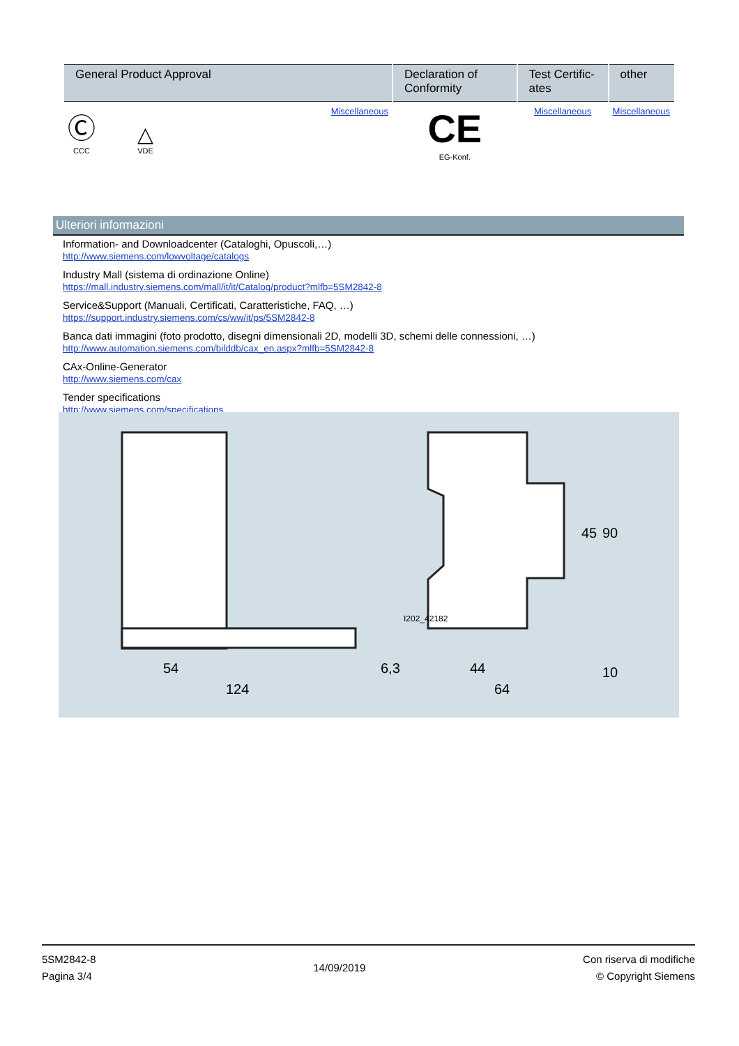| General Product Approval | Declaration of Conformity | Test Certific-ates | other |
| --- | --- | --- | --- |
| Ⓒ CCC △ VDE Miscellaneous | CE EG-Konf. | Miscellaneous | Miscellaneous |
Ulteriori informazioni
Information- and Downloadcenter (Cataloghi, Opuscoli,…)
http://www.siemens.com/lowvoltage/catalogs
Industry Mall (sistema di ordinazione Online)
https://mall.industry.siemens.com/mall/it/it/Catalog/product?mlfb=5SM2842-8
Service&Support (Manuali, Certificati, Caratteristiche, FAQ, …)
https://support.industry.siemens.com/cs/ww/it/ps/5SM2842-8
Banca dati immagini (foto prodotto, disegni dimensionali 2D, modelli 3D, schemi delle connessioni, …)
http://www.automation.siemens.com/bilddb/cax_en.aspx?mlfb=5SM2842-8
CAx-Online-Generator
http://www.siemens.com/cax
Tender specifications
http://www.siemens.com/specifications
54
124
6,3
44
64
45
90
10
I202_42182
5SM2842-8
Pagina 3/4
14/09/2019
Con riserva di modifiche
© Copyright Siemens